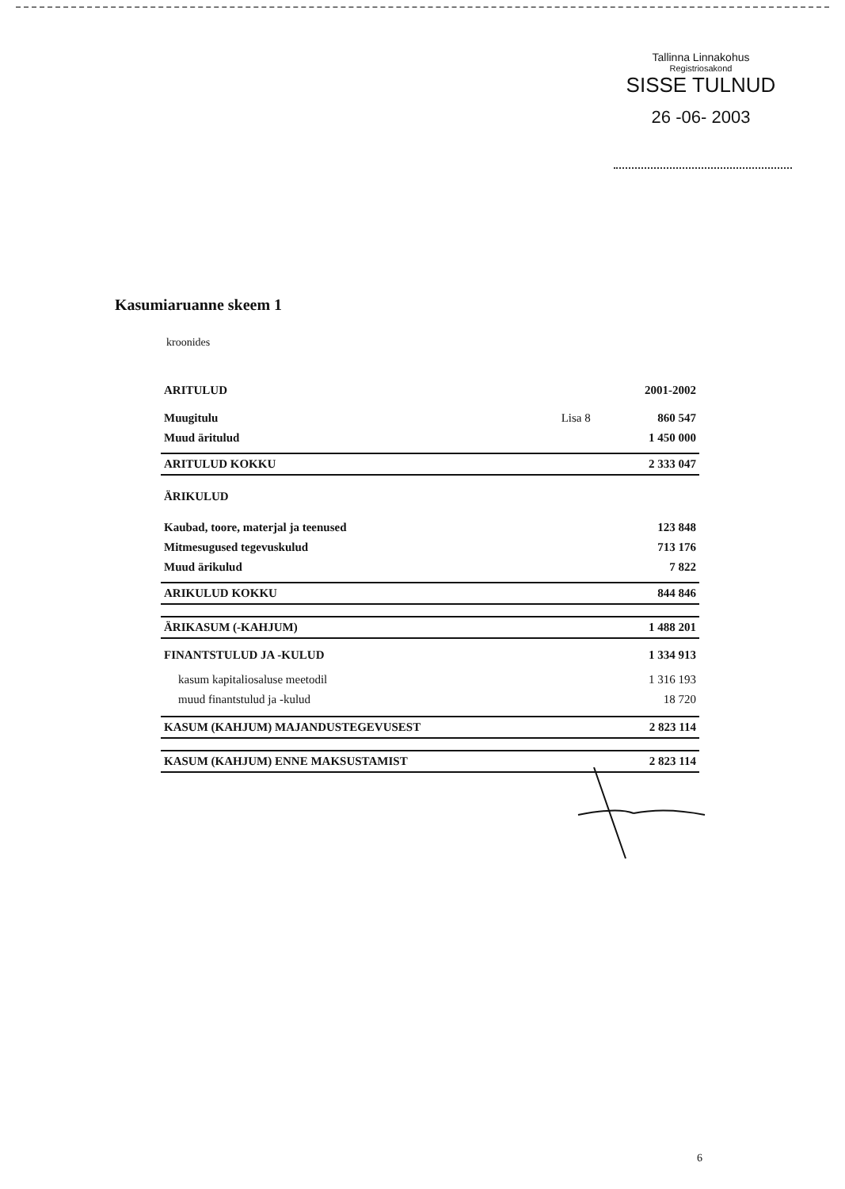Tallinna Linnakohus
Registriosakond
SISSE TULNUD
26 -06- 2003
Kasumiaruanne skeem 1
kroonides
| ARITULUD | | 2001-2002 |
| --- | --- | --- |
| Muugitulu | Lisa 8 | 860 547 |
| Muud äritulud | | 1 450 000 |
| ARITULUD KOKKU | | 2 333 047 |
| ÄRIKULUD | | |
| Kaubad, toore, materjal ja teenused | | 123 848 |
| Mitmesugused tegevuskulud | | 713 176 |
| Muud ärikulud | | 7 822 |
| ARIKULUD KOKKU | | 844 846 |
| ÄRIKASUM (-KAHJUM) | | 1 488 201 |
| FINANTSTULUD JA -KULUD | | 1 334 913 |
| kasum kapitaliosaluse meetodil | | 1 316 193 |
| muud finantstulud ja -kulud | | 18 720 |
| KASUM (KAHJUM) MAJANDUSTEGEVUSEST | | 2 823 114 |
| KASUM (KAHJUM) ENNE MAKSUSTAMIST | | 2 823 114 |
6